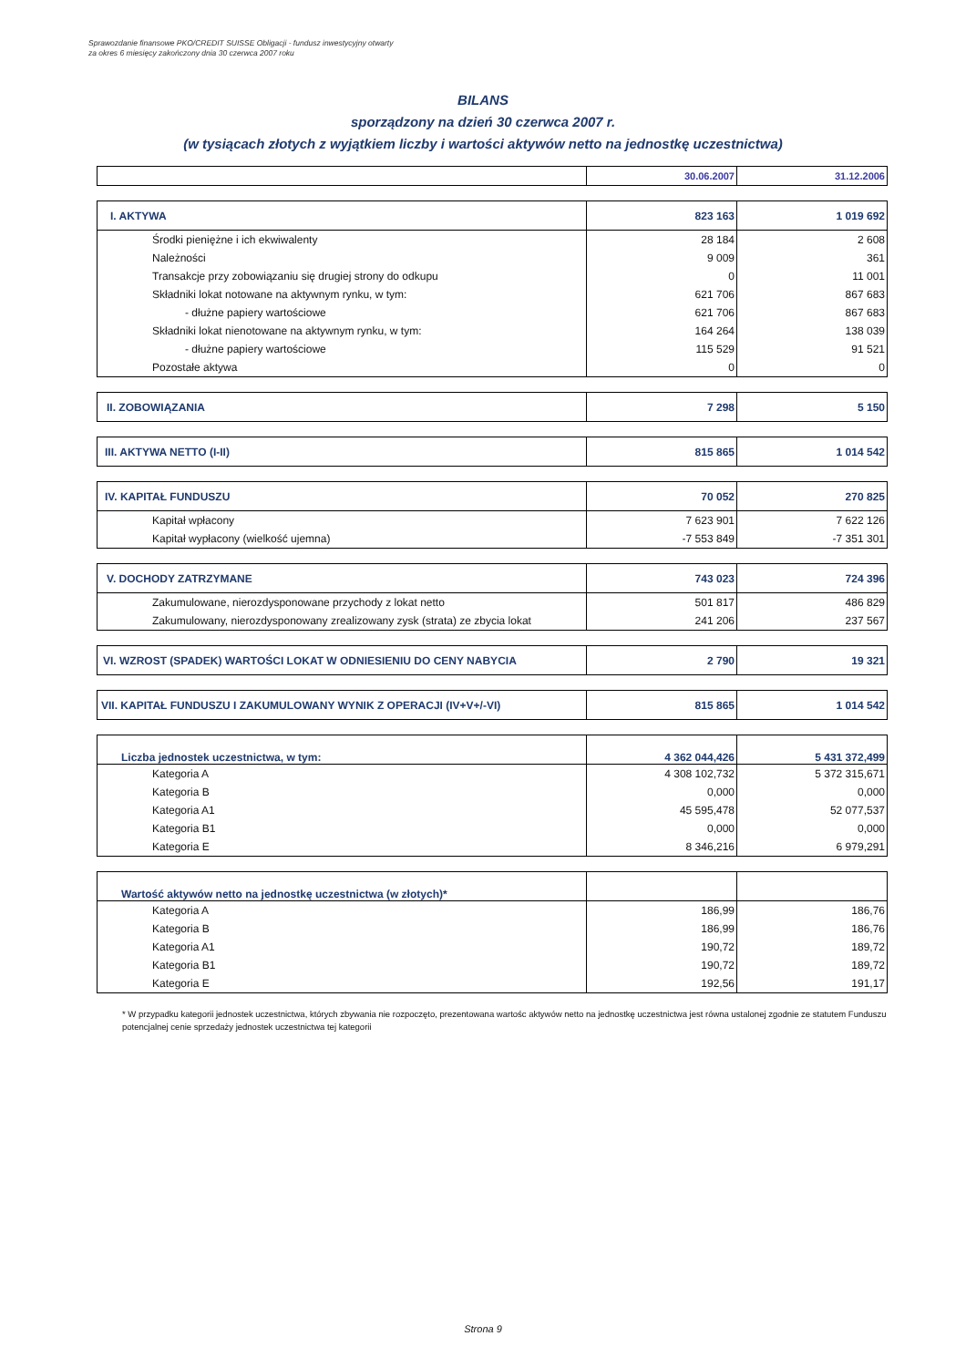Sprawozdanie finansowe PKO/CREDIT SUISSE Obligacji - fundusz inwestycyjny otwarty
za okres 6 miesięcy zakończony dnia 30 czerwca 2007 roku
BILANS
sporządzony na dzień 30 czerwca 2007 r.
(w tysiącach złotych z wyjątkiem liczby i wartości aktywów netto na jednostkę uczestnictwa)
| | 30.06.2007 | 31.12.2006 |
| I. AKTYWA | 823 163 | 1 019 692 |
| Środki pieniężne i ich ekwiwalenty | 28 184 | 2 608 |
| Należności | 9 009 | 361 |
| Transakcje przy zobowiązaniu się drugiej strony do odkupu | 0 | 11 001 |
| Składniki lokat notowane na aktywnym rynku, w tym: | 621 706 | 867 683 |
| - dłużne papiery wartościowe | 621 706 | 867 683 |
| Składniki lokat nienotowane na aktywnym rynku, w tym: | 164 264 | 138 039 |
| - dłużne papiery wartościowe | 115 529 | 91 521 |
| Pozostałe aktywa | 0 | 0 |
| II. ZOBOWIĄZANIA | 7 298 | 5 150 |
| III. AKTYWA NETTO (I-II) | 815 865 | 1 014 542 |
| IV. KAPITAŁ FUNDUSZU | 70 052 | 270 825 |
| Kapitał wpłacony | 7 623 901 | 7 622 126 |
| Kapitał wypłacony (wielkość ujemna) | -7 553 849 | -7 351 301 |
| V. DOCHODY ZATRZYMANE | 743 023 | 724 396 |
| Zakumulowane, nierozdysponowane przychody z lokat netto | 501 817 | 486 829 |
| Zakumulowany, nierozdysponowany zrealizowany zysk (strata) ze zbycia lokat | 241 206 | 237 567 |
| VI. WZROST (SPADEK) WARTOŚCI LOKAT W ODNIESIENIU DO CENY NABYCIA | 2 790 | 19 321 |
| VII. KAPITAŁ FUNDUSZU I ZAKUMULOWANY WYNIK Z OPERACJI (IV+V+/-VI) | 815 865 | 1 014 542 |
| Liczba jednostek uczestnictwa, w tym: | 4 362 044,426 | 5 431 372,499 |
| Kategoria A | 4 308 102,732 | 5 372 315,671 |
| Kategoria B | 0,000 | 0,000 |
| Kategoria A1 | 45 595,478 | 52 077,537 |
| Kategoria B1 | 0,000 | 0,000 |
| Kategoria E | 8 346,216 | 6 979,291 |
| Wartość aktywów netto na jednostkę uczestnictwa (w złotych)* | | |
| Kategoria A | 186,99 | 186,76 |
| Kategoria B | 186,99 | 186,76 |
| Kategoria A1 | 190,72 | 189,72 |
| Kategoria B1 | 190,72 | 189,72 |
| Kategoria E | 192,56 | 191,17 |
* W przypadku kategorii jednostek uczestnictwa, których zbywania nie rozpoczęto, prezentowana wartośc aktywów netto na jednostkę uczestnictwa jest równa ustalonej zgodnie ze statutem Funduszu potencjalnej cenie sprzedaży jednostek uczestnictwa tej kategorii
Strona 9